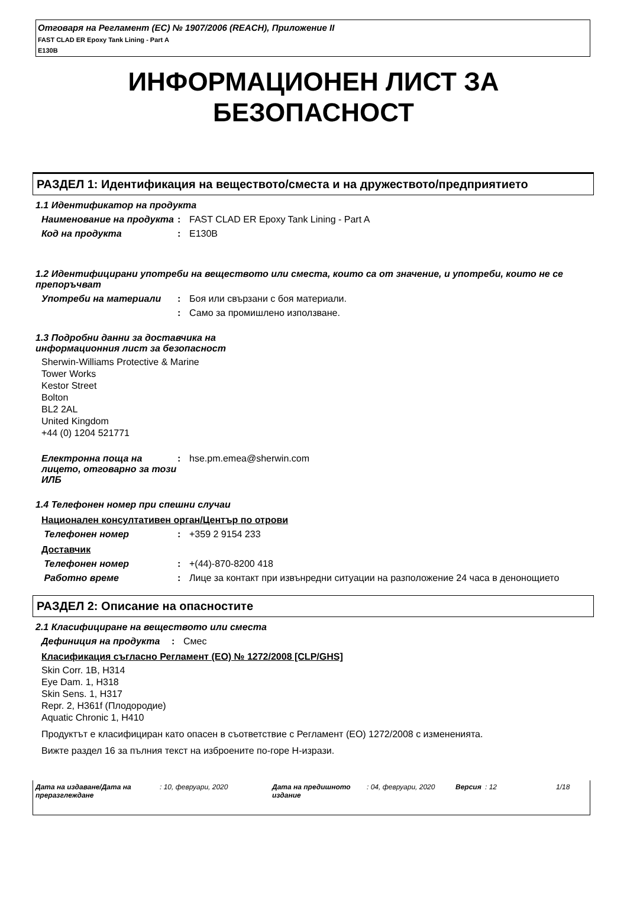Отговаря на Регламент (ЕС) № 1907/2006 (REACH), Приложение II
FAST CLAD ER Epoxy Tank Lining - Part A
E130B
ИНФОРМАЦИОНЕН ЛИСТ ЗА
БЕЗОПАСНОСТ
РАЗДЕЛ 1: Идентификация на веществото/сместа и на дружеството/предприятието
1.1 Идентификатор на продукта
Наименование на продукта
: FAST CLAD ER Epoxy Tank Lining - Part A
Код на продукта : E130B
1.2 Идентифицирани употреби на веществото или сместа, които са от значение, и употреби, които не се препоръчват
Употреби на материали : Боя или свързани с боя материали.
: Само за промишлено използване.
1.3 Подробни данни за доставчика на
информационния лист за безопасност
Sherwin-Williams Protective & Marine
Tower Works
Kestor Street
Bolton
BL2 2AL
United Kingdom
+44 (0) 1204 521771
Електронна поща на лицето, отговарно за този ИЛБ
: hse.pm.emea@sherwin.com
1.4 Телефонен номер при спешни случаи
Национален консултативен орган/Център по отрови
Телефонен номер : +359 2 9154 233
Доставчик
Телефонен номер : +(44)-870-8200 418
Работно време : Лице за контакт при извънредни ситуации на разположение 24 часа в денонощието
РАЗДЕЛ 2: Описание на опасностите
2.1 Класифициране на веществото или сместа
Дефиниция на продукта : Смес
Класификация съгласно Регламент (ЕО) № 1272/2008 [CLP/GHS]
Skin Corr. 1B, H314
Eye Dam. 1, H318
Skin Sens. 1, H317
Repr. 2, H361f (Плодородие)
Aquatic Chronic 1, H410
Продуктът е класифициран като опасен в съответствие с Регламент (ЕО) 1272/2008 с измененията.
Вижте раздел 16 за пълния текст на изброените по-горе H-изрази.
Дата на издаване/Дата на преразглеждане: 10, февруари, 2020 Дата на предишното издание: 04, февруари, 2020 Версия: 12 1/18